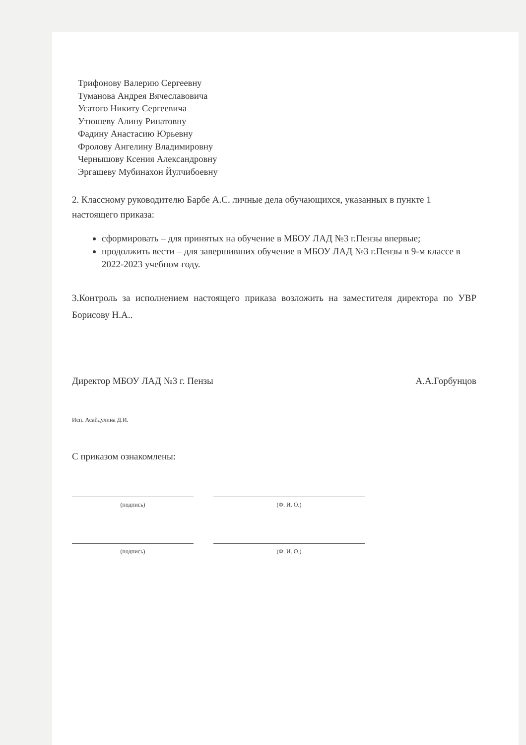Трифонову Валерию Сергеевну
Туманова Андрея Вячеславовича
Усатого Никиту Сергеевича
Утюшеву Алину Ринатовну
Фадину Анастасию Юрьевну
Фролову Ангелину Владимировну
Чернышову Ксения Александровну
Эргашеву Мубинахон Йулчибоевну
2. Классному руководителю Барбе А.С. личные дела обучающихся, указанных в пункте 1 настоящего приказа:
сформировать – для принятых на обучение в МБОУ ЛАД №3 г.Пензы впервые;
продолжить вести – для завершивших обучение в МБОУ ЛАД №3 г.Пензы в 9-м классе в 2022-2023 учебном году.
3.Контроль за исполнением настоящего приказа возложить на заместителя директора по УВР Борисову Н.А..
Директор МБОУ ЛАД №3 г. Пензы А.А.Горбунцов
Исп. Асайдулина Д.И.
С приказом ознакомлены:
(подпись) (Ф. И. О.)
(подпись) (Ф. И. О.)